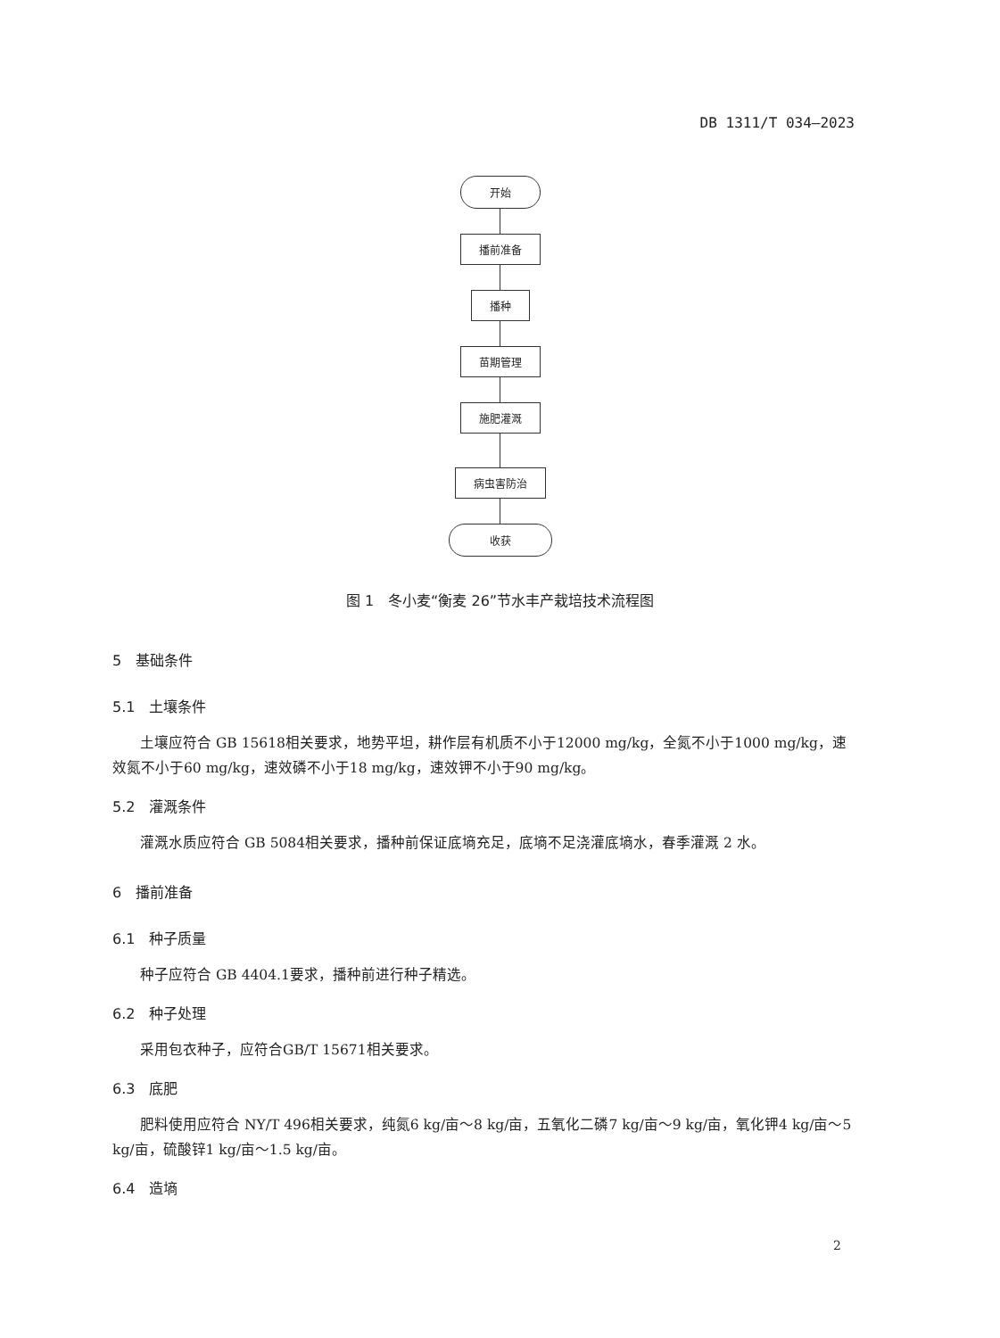DB 1311/T 034—2023
开始
播前准备
播种
苗期管理
施肥灌溉
病虫害防治
收获
图 1　冬小麦“衡麦 26”节水丰产栽培技术流程图
5　基础条件
5.1　土壤条件
土壤应符合 GB 15618相关要求，地势平坦，耕作层有机质不小于12000 mg/kg，全氮不小于1000 mg/kg，速效氮不小于60 mg/kg，速效磷不小于18 mg/kg，速效钾不小于90 mg/kg。
5.2　灌溉条件
灌溉水质应符合 GB 5084相关要求，播种前保证底墒充足，底墒不足浇灌底墒水，春季灌溉 2 水。
6　播前准备
6.1　种子质量
种子应符合 GB 4404.1要求，播种前进行种子精选。
6.2　种子处理
采用包衣种子，应符合GB/T 15671相关要求。
6.3　底肥
肥料使用应符合 NY/T 496相关要求，纯氮6 kg/亩～8 kg/亩，五氧化二磷7 kg/亩～9 kg/亩，氧化钾4 kg/亩～5 kg/亩，硫酸锌1 kg/亩～1.5 kg/亩。
6.4　造墒
2